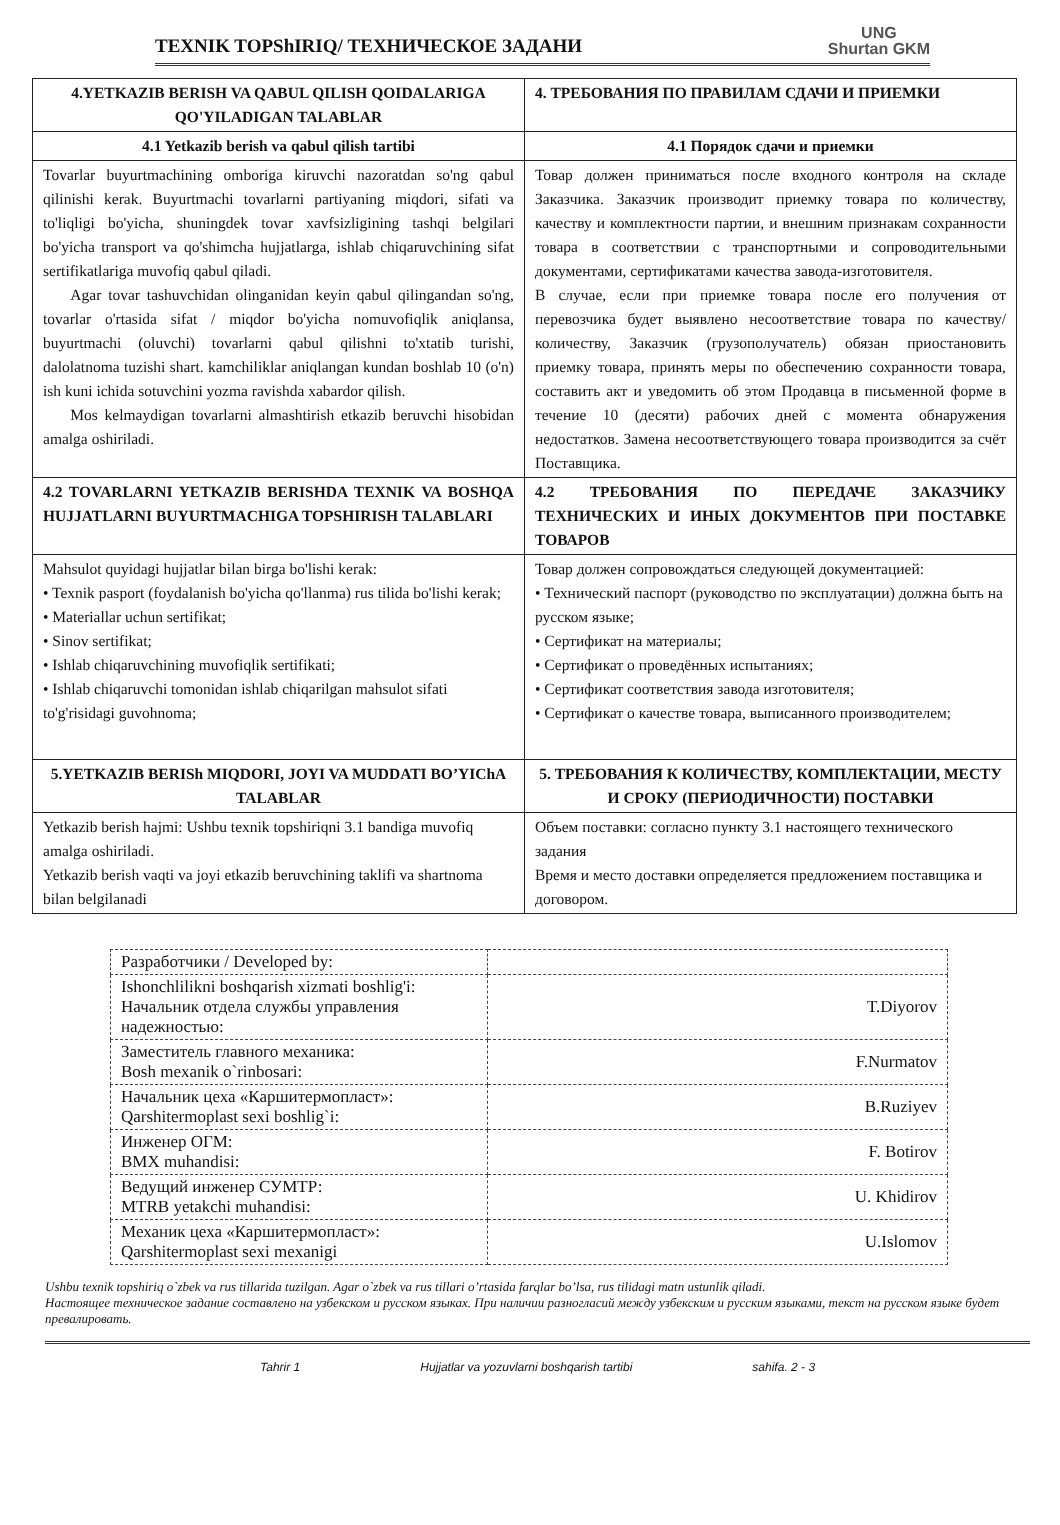TEXNIK TOPShIRIQ/ ТЕХНИЧЕСКОЕ ЗАДАНИ
UNG
Shurtan GKM
| 4.YETKAZIB BERISH VA QABUL QILISH QOIDALARIGA QO'YILADIGAN TALABLAR | 4. ТРЕБОВАНИЯ ПО ПРАВИЛАМ СДАЧИ И ПРИЕМКИ |
| --- | --- |
| 4.1 Yetkazib berish va qabul qilish tartibi | 4.1 Порядок сдачи и приемки |
| Tovarlar buyurtmachining omboriga kiruvchi nazoratdan so'ng qabul qilinishi kerak. Buyurtmachi tovarlarni partiyaning miqdori, sifati va to'liqligi bo'yicha, shuningdek tovar xavfsizligining tashqi belgilari bo'yicha transport va qo'shimcha hujjatlarga, ishlab chiqaruvchining sifat sertifikatlariga muvofiq qabul qiladi. Agar tovar tashuvchidan olinganidan keyin qabul qilingandan so'ng, tovarlar o'rtasida sifat / miqdor bo'yicha nomuvofiqlik aniqlansa, buyurtmachi (oluvchi) tovarlarni qabul qilishni to'xtatib turishi, dalolatnoma tuzishi shart. kamchiliklar aniqlangan kundan boshlab 10 (o'n) ish kuni ichida sotuvchini yozma ravishda xabardor qilish. Mos kelmaydigan tovarlarni almashtirish etkazib beruvchi hisobidan amalga oshiriladi. | Товар должен приниматься после входного контроля на складе Заказчика. Заказчик производит приемку товара по количеству, качеству и комплектности партии, и внешним признакам сохранности товара в соответствии с транспортными и сопроводительными документами, сертификатами качества завода-изготовителя. В случае, если при приемке товара после его получения от перевозчика будет выявлено несоответствие товара по качеству/количеству, Заказчик (грузополучатель) обязан приостановить приемку товара, принять меры по обеспечению сохранности товара, составить акт и уведомить об этом Продавца в письменной форме в течение 10 (десяти) рабочих дней с момента обнаружения недостатков. Замена несоответствующего товара производится за счёт Поставщика. |
| 4.2 TOVARLARNI YETKAZIB BERISHDA TEXNIK VA BOSHQA HUJJATLARNI BUYURTMACHIGA TOPSHIRISH TALABLARI | 4.2 ТРЕБОВАНИЯ ПО ПЕРЕДАЧЕ ЗАКАЗЧИКУ ТЕХНИЧЕСКИХ И ИНЫХ ДОКУМЕНТОВ ПРИ ПОСТАВКЕ ТОВАРОВ |
| Mahsulot quyidagi hujjatlar bilan birga bo'lishi kerak: • Texnik pasport (foydalanish bo'yicha qo'llanma) rus tilida bo'lishi kerak; • Materiallar uchun sertifikat; • Sinov sertifikat; • Ishlab chiqaruvchining muvofiqlik sertifikati; • Ishlab chiqaruvchi tomonidan ishlab chiqarilgan mahsulot sifati to'g'risidagi guvohnoma; | Товар должен сопровождаться следующей документацией: • Технический паспорт (руководство по эксплуатации) должна быть на русском языке; • Сертификат на материалы; • Сертификат о проведённых испытаниях; • Сертификат соответствия завода изготовителя; • Сертификат о качестве товара, выписанного производителем; |
| 5.YETKAZIB BERISh MIQDORI, JOYI VA MUDDATI BO’YIChA TALABLAR | 5. ТРЕБОВАНИЯ К КОЛИЧЕСТВУ, КОМПЛЕКТАЦИИ, МЕСТУ И СРОКУ (ПЕРИОДИЧНОСТИ) ПОСТАВКИ |
| Yetkazib berish hajmi: Ushbu texnik topshiriqni 3.1 bandiga muvofiq amalga oshiriladi. Yetkazib berish vaqti va joyi etkazib beruvchining taklifi va shartnoma bilan belgilanadi | Объем поставки: согласно пункту 3.1 настоящего технического задания Время и место доставки определяется предложением поставщика и договором. |
| Разработчики / Developed by: | |
| Ishonchlilikni boshqarish xizmati boshlig'i: Начальник отдела службы управления надежностью: | T.Diyorov |
| Заместитель главного механика: Bosh mexanik o`rinbosari: | F.Nurmatov |
| Начальник цеха «Каршитермопласт»: Qarshitermoplast sexi boshlig`i: | B.Ruziyev |
| Инженер ОГМ: BMX muhandisi: | F. Botirov |
| Ведущий инженер СУМТР: MTRB yetakchi muhandisi: | U. Khidirov |
| Механик цеха «Каршитермопласт»: Qarshitermoplast sexi mexanigi | U.Islomov |
Ushbu texnik topshiriq o`zbek va rus tillarida tuzilgan. Agar o`zbek va rus tillari o’rtasida farqlar bo’lsa, rus tilidagi matn ustunlik qiladi.
Настоящее техническое задание составлено на узбекском и русском языках. При наличии разногласий между узбекским и русским языками, текст на русском языке будет превалировать.
Tahrir 1 Hujjatlar va yozuvlarni boshqarish tartibi sahifa. 2 - 3